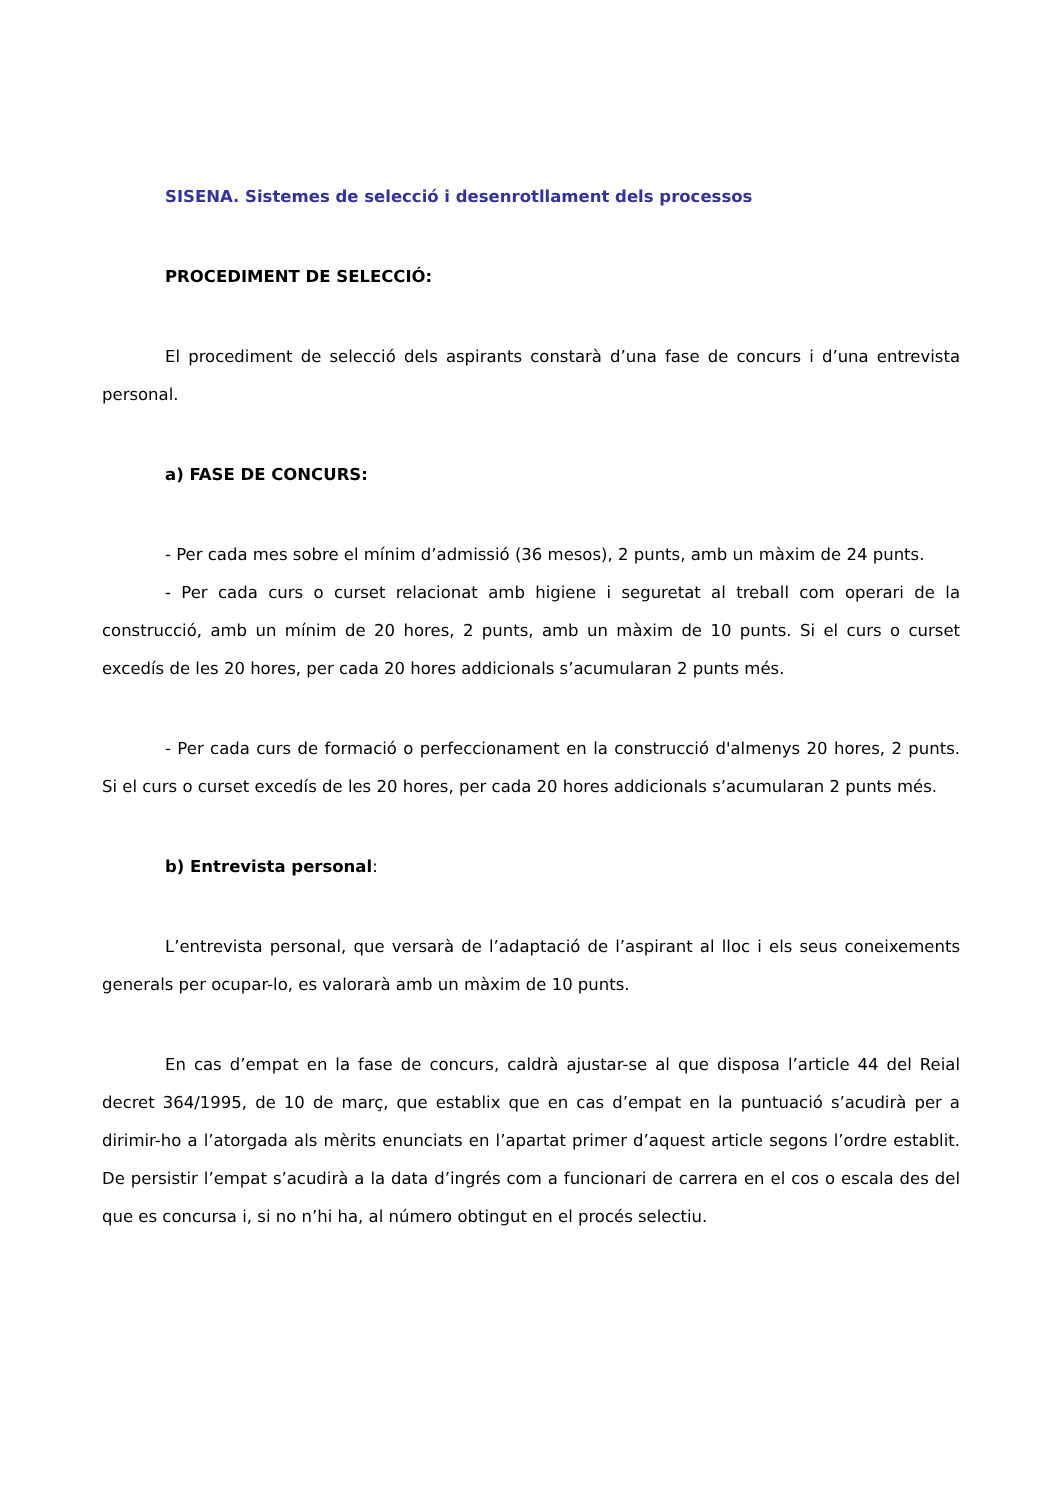SISENA. Sistemes de selecció i desenrotllament dels processos
PROCEDIMENT DE SELECCIÓ:
El procediment de selecció dels aspirants constarà d’una fase de concurs i d’una entrevista personal.
a) FASE DE CONCURS:
- Per cada mes sobre el mínim d’admissió (36 mesos), 2 punts, amb un màxim de 24 punts.
- Per cada curs o curset relacionat amb higiene i seguretat al treball com operari de la construcció, amb un mínim de 20 hores, 2 punts, amb un màxim de 10 punts. Si el curs o curset excedís de les 20 hores, per cada 20 hores addicionals s’acumularan 2 punts més.
- Per cada curs de formació o perfeccionament en la construcció d'almenys 20 hores, 2 punts. Si el curs o curset excedís de les 20 hores, per cada 20 hores addicionals s’acumularan 2 punts més.
b) Entrevista personal:
L’entrevista personal, que versarà de l’adaptació de l’aspirant al lloc i els seus coneixements generals per ocupar-lo, es valorarà amb un màxim de 10 punts.
En cas d’empat en la fase de concurs, caldrà ajustar-se al que disposa l’article 44 del Reial decret 364/1995, de 10 de març, que establix que en cas d’empat en la puntuació s’acudirà per a dirimir-ho a l’atorgada als mèrits enunciats en l’apartat primer d’aquest article segons l’ordre establit. De persistir l’empat s’acudirà a la data d’ingrés com a funcionari de carrera en el cos o escala des del que es concursa i, si no n’hi ha, al número obtingut en el procés selectiu.